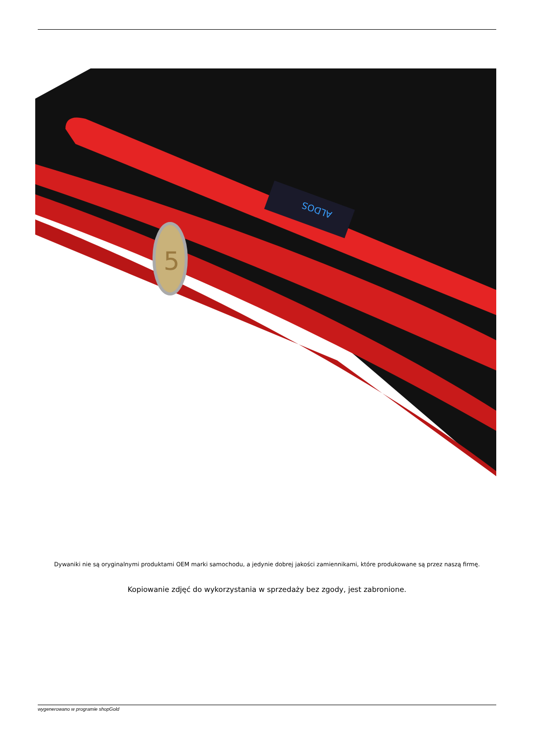ALDOS
5
Dywaniki nie są oryginalnymi produktami OEM marki samochodu, a jedynie dobrej jakości zamiennikami, które produkowane są przez naszą firmę.
Kopiowanie zdjęć do wykorzystania w sprzedaży bez zgody, jest zabronione.
wygenerowano w programie shopGold